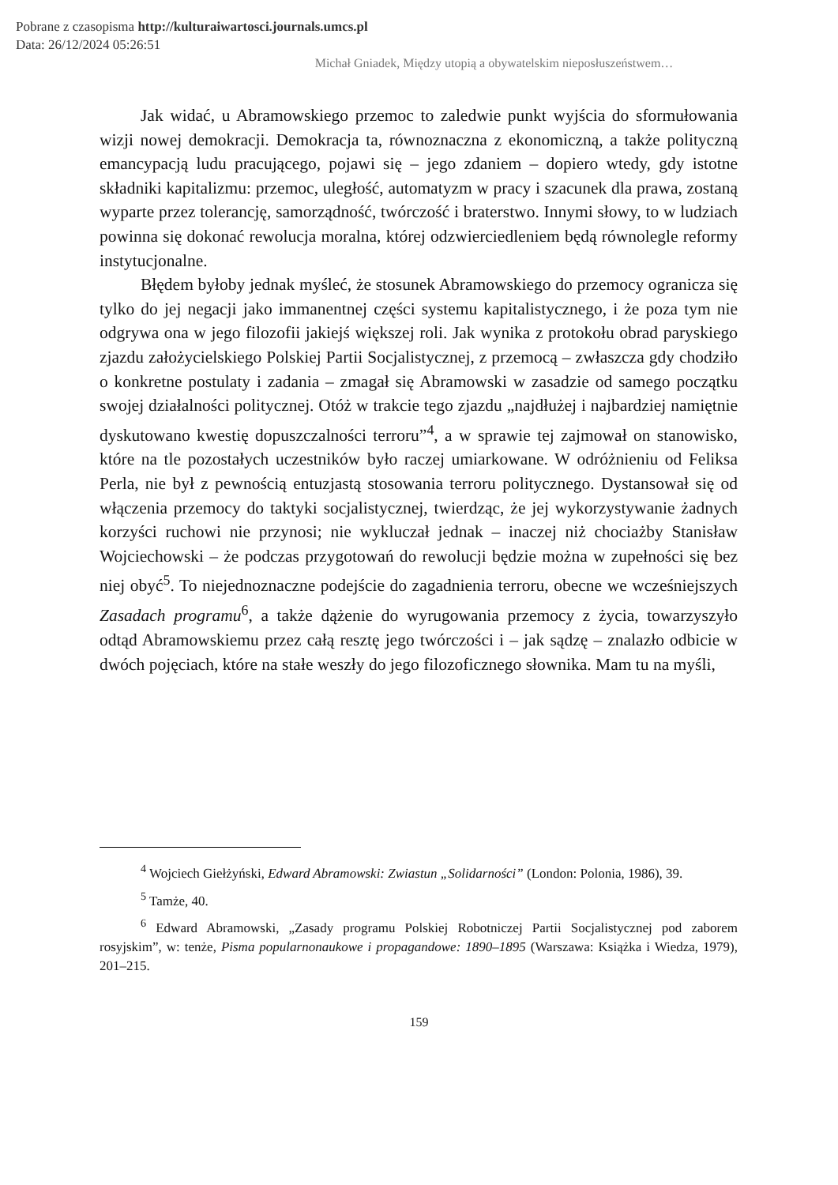Pobrane z czasopisma http://kulturaiwartosci.journals.umcs.pl
Data: 26/12/2024 05:26:51
Michał Gniadek, Między utopią a obywatelskim nieposłuszeństwem…
Jak widać, u Abramowskiego przemoc to zaledwie punkt wyjścia do sformułowania wizji nowej demokracji. Demokracja ta, równoznaczna z ekonomiczną, a także polityczną emancypacją ludu pracującego, pojawi się – jego zdaniem – dopiero wtedy, gdy istotne składniki kapitalizmu: przemoc, uległość, automatyzm w pracy i szacunek dla prawa, zostaną wyparte przez tolerancję, samorządność, twórczość i braterstwo. Innymi słowy, to w ludziach powinna się dokonać rewolucja moralna, której odzwierciedleniem będą równolegle reformy instytucjonalne.
Błędem byłoby jednak myśleć, że stosunek Abramowskiego do przemocy ogranicza się tylko do jej negacji jako immanentnej części systemu kapitalistycznego, i że poza tym nie odgrywa ona w jego filozofii jakiejś większej roli. Jak wynika z protokołu obrad paryskiego zjazdu założycielskiego Polskiej Partii Socjalistycznej, z przemocą – zwłaszcza gdy chodziło o konkretne postulaty i zadania – zmagał się Abramowski w zasadzie od samego początku swojej działalności politycznej. Otóż w trakcie tego zjazdu „najdłużej i najbardziej namiętnie dyskutowano kwestię dopuszczalności terroru”<sup>4</sup>, a w sprawie tej zajmował on stanowisko, które na tle pozostałych uczestników było raczej umiarkowane. W odróżnieniu od Feliksa Perla, nie był z pewnością entuzjastą stosowania terroru politycznego. Dystansował się od włączenia przemocy do taktyki socjalistycznej, twierdząc, że jej wykorzystywanie żadnych korzyści ruchowi nie przynosi; nie wykluczał jednak – inaczej niż chociażby Stanisław Wojciechowski – że podczas przygotowań do rewolucji będzie można w zupełności się bez niej obyć<sup>5</sup>. To niejednoznaczne podejście do zagadnienia terroru, obecne we wcześniejszych Zasadach programu<sup>6</sup>, a także dążenie do wyrugowania przemocy z życia, towarzyszyło odtąd Abramowskiemu przez całą resztę jego twórczości i – jak sądzę – znalazło odbicie w dwóch pojęciach, które na stałe weszły do jego filozoficznego słownika. Mam tu na myśli,
<sup>4</sup> Wojciech Giełżyński, Edward Abramowski: Zwiastun „Solidarności” (London: Polonia, 1986), 39.
<sup>5</sup> Tamże, 40.
<sup>6</sup> Edward Abramowski, „Zasady programu Polskiej Robotniczej Partii Socjalistycznej pod zaborem rosyjskim”, w: tenże, Pisma popularnonaukowe i propagandowe: 1890–1895 (Warszawa: Książka i Wiedza, 1979), 201–215.
159